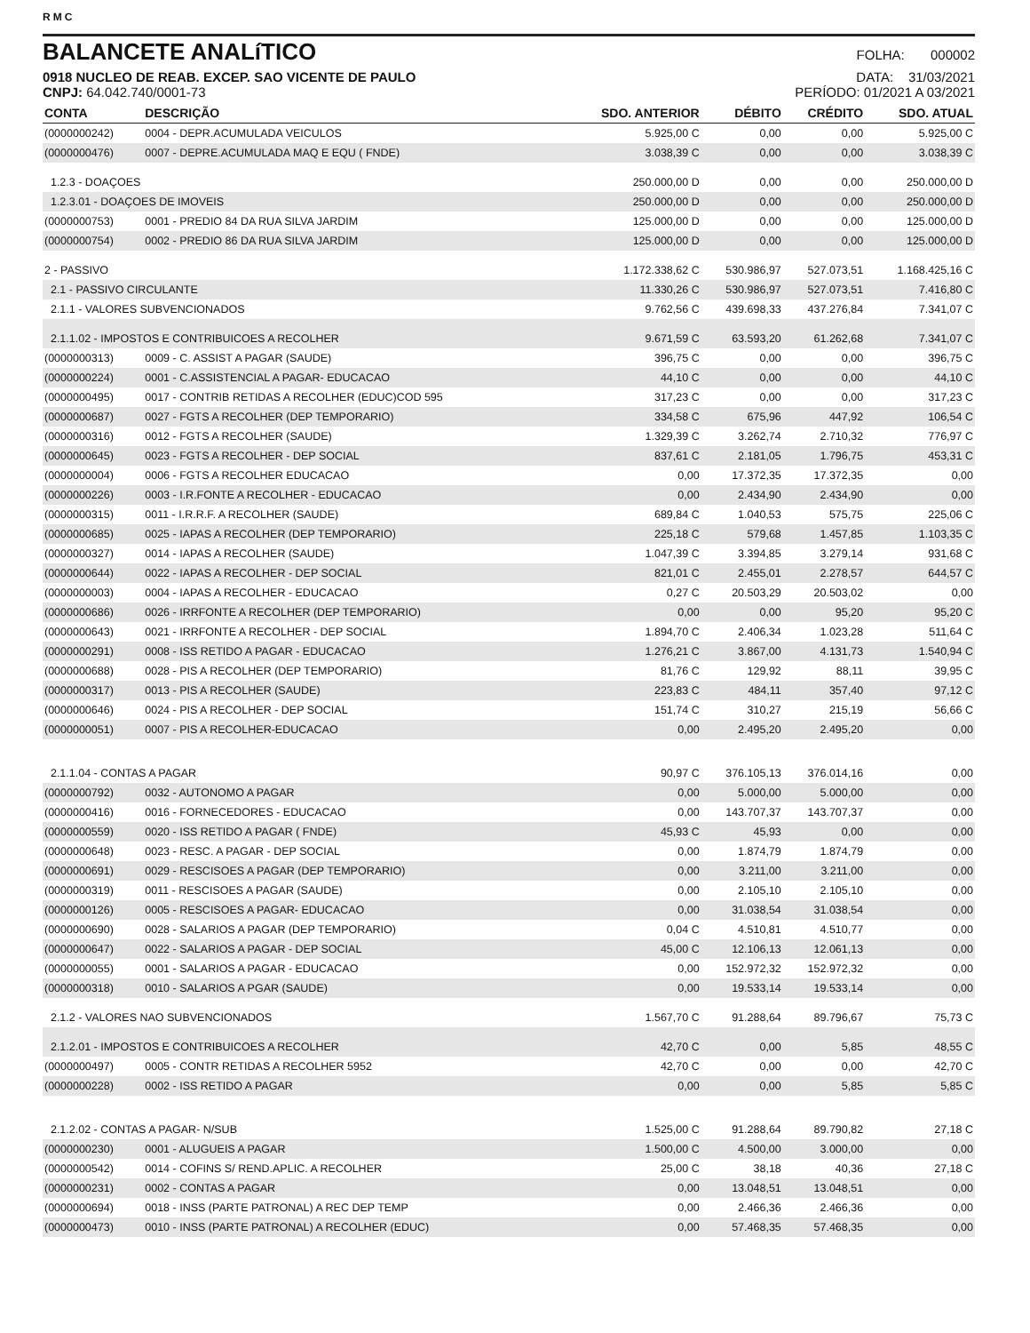RMC
BALANCETE ANALíTICO
FOLHA: 000002
0918 NUCLEO DE REAB. EXCEP. SAO VICENTE DE PAULO DATA: 31/03/2021
CNPJ: 64.042.740/0001-73 PERÍODO: 01/2021 A 03/2021
| CONTA | DESCRIÇÃO | SDO. ANTERIOR | DÉBITO | CRÉDITO | SDO. ATUAL |
| --- | --- | --- | --- | --- | --- |
| (0000000242) | 0004 - DEPR.ACUMULADA VEICULOS | 5.925,00 C | 0,00 | 0,00 | 5.925,00 C |
| (0000000476) | 0007 - DEPRE.ACUMULADA MAQ E EQU ( FNDE) | 3.038,39 C | 0,00 | 0,00 | 3.038,39 C |
| 1.2.3 - DOAÇOES | | 250.000,00 D | 0,00 | 0,00 | 250.000,00 D |
| 1.2.3.01 - DOAÇOES DE IMOVEIS | | 250.000,00 D | 0,00 | 0,00 | 250.000,00 D |
| (0000000753) | 0001 - PREDIO 84 DA RUA SILVA JARDIM | 125.000,00 D | 0,00 | 0,00 | 125.000,00 D |
| (0000000754) | 0002 - PREDIO 86 DA RUA SILVA JARDIM | 125.000,00 D | 0,00 | 0,00 | 125.000,00 D |
| 2 - PASSIVO | | 1.172.338,62 C | 530.986,97 | 527.073,51 | 1.168.425,16 C |
| 2.1 - PASSIVO CIRCULANTE | | 11.330,26 C | 530.986,97 | 527.073,51 | 7.416,80 C |
| 2.1.1 - VALORES SUBVENCIONADOS | | 9.762,56 C | 439.698,33 | 437.276,84 | 7.341,07 C |
| 2.1.1.02 - IMPOSTOS E CONTRIBUICOES A RECOLHER | | 9.671,59 C | 63.593,20 | 61.262,68 | 7.341,07 C |
| (0000000313) | 0009 - C. ASSIST A PAGAR (SAUDE) | 396,75 C | 0,00 | 0,00 | 396,75 C |
| (0000000224) | 0001 - C.ASSISTENCIAL A PAGAR- EDUCACAO | 44,10 C | 0,00 | 0,00 | 44,10 C |
| (0000000495) | 0017 - CONTRIB RETIDAS A RECOLHER (EDUC)COD 595 | 317,23 C | 0,00 | 0,00 | 317,23 C |
| (0000000687) | 0027 - FGTS A RECOLHER (DEP TEMPORARIO) | 334,58 C | 675,96 | 447,92 | 106,54 C |
| (0000000316) | 0012 - FGTS A RECOLHER (SAUDE) | 1.329,39 C | 3.262,74 | 2.710,32 | 776,97 C |
| (0000000645) | 0023 - FGTS A RECOLHER - DEP SOCIAL | 837,61 C | 2.181,05 | 1.796,75 | 453,31 C |
| (0000000004) | 0006 - FGTS A RECOLHER EDUCACAO | 0,00 | 17.372,35 | 17.372,35 | 0,00 |
| (0000000226) | 0003 - I.R.FONTE A RECOLHER - EDUCACAO | 0,00 | 2.434,90 | 2.434,90 | 0,00 |
| (0000000315) | 0011 - I.R.R.F. A RECOLHER (SAUDE) | 689,84 C | 1.040,53 | 575,75 | 225,06 C |
| (0000000685) | 0025 - IAPAS A RECOLHER (DEP TEMPORARIO) | 225,18 C | 579,68 | 1.457,85 | 1.103,35 C |
| (0000000327) | 0014 - IAPAS A RECOLHER (SAUDE) | 1.047,39 C | 3.394,85 | 3.279,14 | 931,68 C |
| (0000000644) | 0022 - IAPAS A RECOLHER - DEP SOCIAL | 821,01 C | 2.455,01 | 2.278,57 | 644,57 C |
| (0000000003) | 0004 - IAPAS A RECOLHER - EDUCACAO | 0,27 C | 20.503,29 | 20.503,02 | 0,00 |
| (0000000686) | 0026 - IRRFONTE A RECOLHER (DEP TEMPORARIO) | 0,00 | 0,00 | 95,20 | 95,20 C |
| (0000000643) | 0021 - IRRFONTE A RECOLHER - DEP SOCIAL | 1.894,70 C | 2.406,34 | 1.023,28 | 511,64 C |
| (0000000291) | 0008 - ISS RETIDO A PAGAR - EDUCACAO | 1.276,21 C | 3.867,00 | 4.131,73 | 1.540,94 C |
| (0000000688) | 0028 - PIS A RECOLHER (DEP TEMPORARIO) | 81,76 C | 129,92 | 88,11 | 39,95 C |
| (0000000317) | 0013 - PIS A RECOLHER (SAUDE) | 223,83 C | 484,11 | 357,40 | 97,12 C |
| (0000000646) | 0024 - PIS A RECOLHER - DEP SOCIAL | 151,74 C | 310,27 | 215,19 | 56,66 C |
| (0000000051) | 0007 - PIS A RECOLHER-EDUCACAO | 0,00 | 2.495,20 | 2.495,20 | 0,00 |
| 2.1.1.04 - CONTAS A PAGAR | | 90,97 C | 376.105,13 | 376.014,16 | 0,00 |
| (0000000792) | 0032 - AUTONOMO A PAGAR | 0,00 | 5.000,00 | 5.000,00 | 0,00 |
| (0000000416) | 0016 - FORNECEDORES - EDUCACAO | 0,00 | 143.707,37 | 143.707,37 | 0,00 |
| (0000000559) | 0020 - ISS RETIDO A PAGAR ( FNDE) | 45,93 C | 45,93 | 0,00 | 0,00 |
| (0000000648) | 0023 - RESC. A PAGAR - DEP SOCIAL | 0,00 | 1.874,79 | 1.874,79 | 0,00 |
| (0000000691) | 0029 - RESCISOES A PAGAR (DEP TEMPORARIO) | 0,00 | 3.211,00 | 3.211,00 | 0,00 |
| (0000000319) | 0011 - RESCISOES A PAGAR (SAUDE) | 0,00 | 2.105,10 | 2.105,10 | 0,00 |
| (0000000126) | 0005 - RESCISOES A PAGAR- EDUCACAO | 0,00 | 31.038,54 | 31.038,54 | 0,00 |
| (0000000690) | 0028 - SALARIOS A PAGAR (DEP TEMPORARIO) | 0,04 C | 4.510,81 | 4.510,77 | 0,00 |
| (0000000647) | 0022 - SALARIOS A PAGAR - DEP SOCIAL | 45,00 C | 12.106,13 | 12.061,13 | 0,00 |
| (0000000055) | 0001 - SALARIOS A PAGAR - EDUCACAO | 0,00 | 152.972,32 | 152.972,32 | 0,00 |
| (0000000318) | 0010 - SALARIOS A PGAR (SAUDE) | 0,00 | 19.533,14 | 19.533,14 | 0,00 |
| 2.1.2 - VALORES NAO SUBVENCIONADOS | | 1.567,70 C | 91.288,64 | 89.796,67 | 75,73 C |
| 2.1.2.01 - IMPOSTOS E CONTRIBUICOES A RECOLHER | | 42,70 C | 0,00 | 5,85 | 48,55 C |
| (0000000497) | 0005 - CONTR RETIDAS A RECOLHER 5952 | 42,70 C | 0,00 | 0,00 | 42,70 C |
| (0000000228) | 0002 - ISS RETIDO A PAGAR | 0,00 | 0,00 | 5,85 | 5,85 C |
| 2.1.2.02 - CONTAS A PAGAR- N/SUB | | 1.525,00 C | 91.288,64 | 89.790,82 | 27,18 C |
| (0000000230) | 0001 - ALUGUEIS A PAGAR | 1.500,00 C | 4.500,00 | 3.000,00 | 0,00 |
| (0000000542) | 0014 - COFINS S/ REND.APLIC. A RECOLHER | 25,00 C | 38,18 | 40,36 | 27,18 C |
| (0000000231) | 0002 - CONTAS A PAGAR | 0,00 | 13.048,51 | 13.048,51 | 0,00 |
| (0000000694) | 0018 - INSS (PARTE PATRONAL) A REC DEP TEMP | 0,00 | 2.466,36 | 2.466,36 | 0,00 |
| (0000000473) | 0010 - INSS (PARTE PATRONAL) A RECOLHER (EDUC) | 0,00 | 57.468,35 | 57.468,35 | 0,00 |